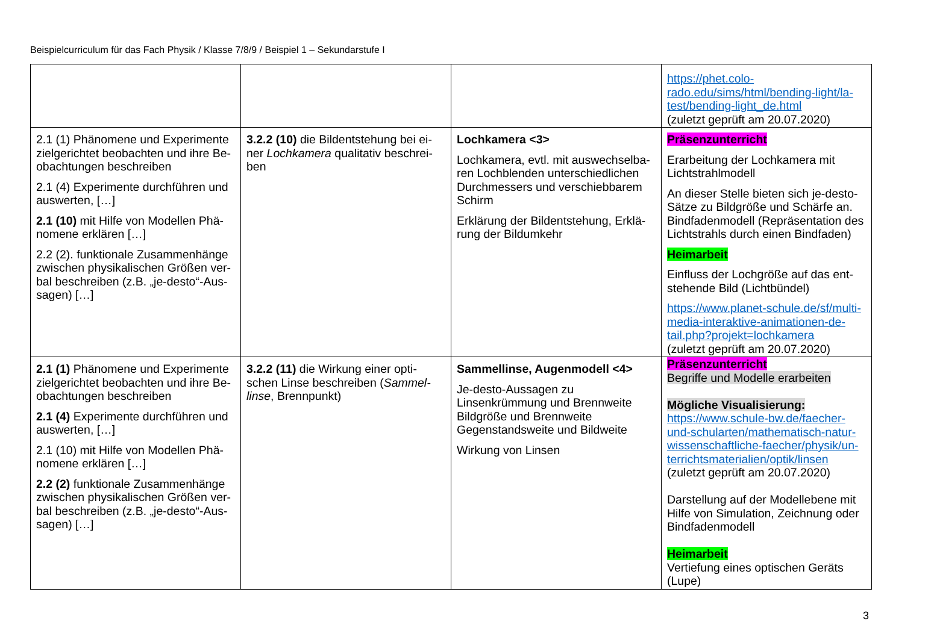Beispielcurriculum für das Fach Physik / Klasse 7/8/9 / Beispiel 1 – Sekundarstufe I
| | | | https://phet.colo- rado.edu/sims/html/bending-light/la- test/bending-light_de.html (zuletzt geprüft am 20.07.2020) |
| 2.1 (1) Phänomene und Experimente zielgerichtet beobachten und ihre Be-obachtungen beschreiben 2.1 (4) Experimente durchführen und auswerten, […] 2.1 (10) mit Hilfe von Modellen Phä-nomene erklären […] 2.2 (2). funktionale Zusammenhänge zwischen physikalischen Größen ver-bal beschreiben (z.B. „je-desto“-Aus-sagen) […] | 3.2.2 (10) die Bildentstehung bei ei-ner Lochkamera qualitativ beschrei-ben | Lochkamera <3> Lochkamera, evtl. mit auswechselba-ren Lochblenden unterschiedlichen Durchmessers und verschiebbarem Schirm Erklärung der Bildentstehung, Erklä-rung der Bildumkehr | Präsenzunterricht Erarbeitung der Lochkamera mit Lichtstrahlmodell An dieser Stelle bieten sich je-desto-Sätze zu Bildgröße und Schärfe an. Bindfadenmodell (Repräsentation des Lichtstrahls durch einen Bindfaden) Heimarbeit Einfluss der Lochgröße auf das ent-stehende Bild (Lichtbündel) https://www.planet-schule.de/sf/multi-media-interaktive-animationen-de-tail.php?projekt=lochkamera (zuletzt geprüft am 20.07.2020) |
| 2.1 (1) Phänomene und Experimente zielgerichtet beobachten und ihre Be-obachtungen beschreiben 2.1 (4) Experimente durchführen und auswerten, […] 2.1 (10) mit Hilfe von Modellen Phä-nomene erklären […] 2.2 (2) funktionale Zusammenhänge zwischen physikalischen Größen ver-bal beschreiben (z.B. „je-desto“-Aus-sagen) […] | 3.2.2 (11) die Wirkung einer opti-schen Linse beschreiben ( Sammel-linse , Brennpunkt) | Sammellinse, Augenmodell <4> Je-desto-Aussagen zu Linsenkrümmung und Brennweite Bildgröße und Brennweite Gegenstandsweite und Bildweite Wirkung von Linsen | Präsenzunterricht Begriffe und Modelle erarbeiten Mögliche Visualisierung: https://www.schule-bw.de/faecher-und-schularten/mathematisch-natur-wissenschaftliche-faecher/physik/un-terrichtsmaterialien/optik/linsen (zuletzt geprüft am 20.07.2020) Darstellung auf der Modellebene mit Hilfe von Simulation, Zeichnung oder Bindfadenmodell Heimarbeit Vertiefung eines optischen Geräts (Lupe) |
3